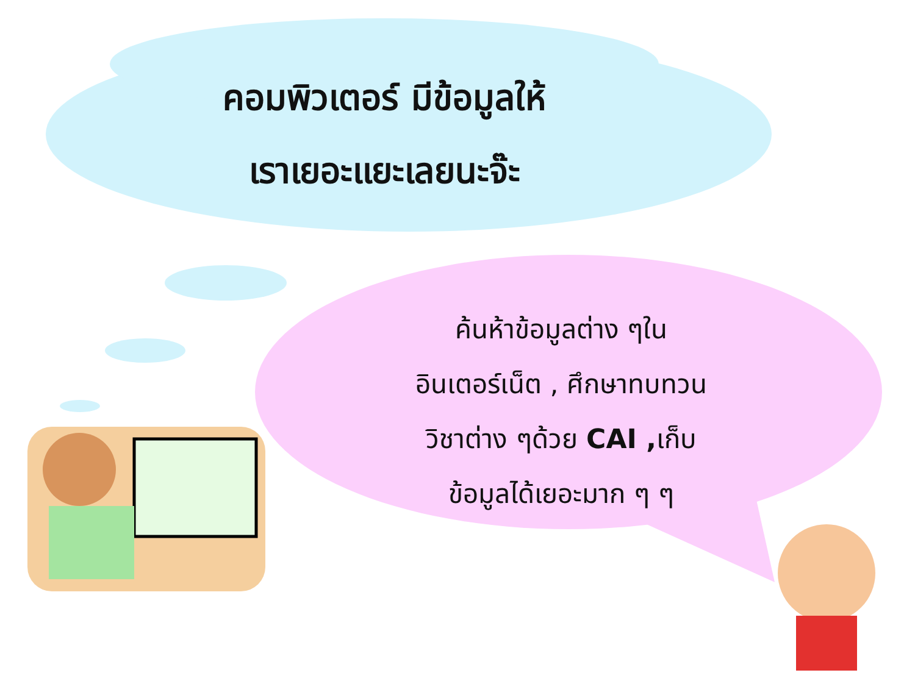คอมพิวเตอร์ มีข้อมูลให้
เราเยอะแยะเลยนะจ๊ะ
ค้นห้าข้อมูลต่าง ๆใน
อินเตอร์เน็ต , ศึกษาทบทวน
วิชาต่าง ๆด้วย CAI , เก็บ
ข้อมูลได้เยอะมาก ๆ ๆ